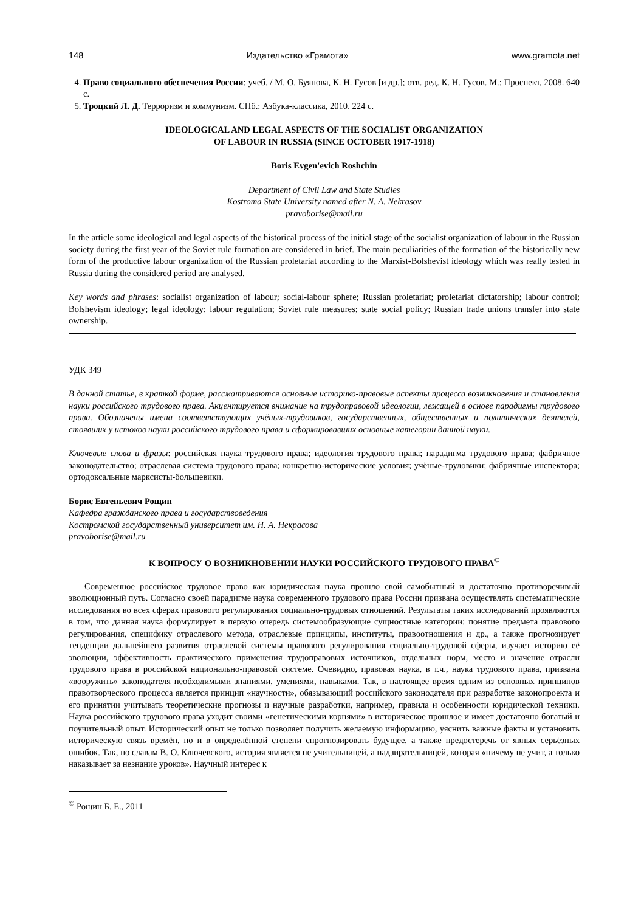148 Издательство «Грамота» www.gramota.net
4. Право социального обеспечения России: учеб. / М. О. Буянова, К. Н. Гусов [и др.]; отв. ред. К. Н. Гусов. М.: Проспект, 2008. 640 с.
5. Троцкий Л. Д. Терроризм и коммунизм. СПб.: Азбука-классика, 2010. 224 с.
IDEOLOGICAL AND LEGAL ASPECTS OF THE SOCIALIST ORGANIZATION
OF LABOUR IN RUSSIA (SINCE OCTOBER 1917-1918)
Boris Evgen'evich Roshchin
Department of Civil Law and State Studies
Kostroma State University named after N. A. Nekrasov
pravoborise@mail.ru
In the article some ideological and legal aspects of the historical process of the initial stage of the socialist organization of labour in the Russian society during the first year of the Soviet rule formation are considered in brief. The main peculiarities of the formation of the historically new form of the productive labour organization of the Russian proletariat according to the Marxist-Bolshevist ideology which was really tested in Russia during the considered period are analysed.
Key words and phrases: socialist organization of labour; social-labour sphere; Russian proletariat; proletariat dictatorship; labour control; Bolshevism ideology; legal ideology; labour regulation; Soviet rule measures; state social policy; Russian trade unions transfer into state ownership.
УДК 349
В данной статье, в краткой форме, рассматриваются основные историко-правовые аспекты процесса возникновения и становления науки российского трудового права. Акцентируется внимание на трудоправовой идеологии, лежащей в основе парадигмы трудового права. Обозначены имена соответствующих учёных-трудовиков, государственных, общественных и политических деятелей, стоявших у истоков науки российского трудового права и сформировавших основные категории данной науки.
Ключевые слова и фразы: российская наука трудового права; идеология трудового права; парадигма трудового права; фабричное законодательство; отраслевая система трудового права; конкретно-исторические условия; учёные-трудовики; фабричные инспектора; ортодоксальные марксисты-большевики.
Борис Евгеньевич Рощин
Кафедра гражданского права и государствоведения
Костромской государственный университет им. Н. А. Некрасова
pravoborise@mail.ru
К ВОПРОСУ О ВОЗНИКНОВЕНИИ НАУКИ РОССИЙСКОГО ТРУДОВОГО ПРАВА<sup>©</sup>
Современное российское трудовое право как юридическая наука прошло свой самобытный и достаточно противоречивый эволюционный путь. Согласно своей парадигме наука современного трудового права России призвана осуществлять систематические исследования во всех сферах правового регулирования социально-трудовых отношений. Результаты таких исследований проявляются в том, что данная наука формулирует в первую очередь системообразующие сущностные категории: понятие предмета правового регулирования, специфику отраслевого метода, отраслевые принципы, институты, правоотношения и др., а также прогнозирует тенденции дальнейшего развития отраслевой системы правового регулирования социально-трудовой сферы, изучает историю её эволюции, эффективность практического применения трудоправовых источников, отдельных норм, место и значение отрасли трудового права в российской национально-правовой системе. Очевидно, правовая наука, в т.ч., наука трудового права, призвана «вооружить» законодателя необходимыми знаниями, умениями, навыками. Так, в настоящее время одним из основных принципов правотворческого процесса является принцип «научности», обязывающий российского законодателя при разработке законопроекта и его принятии учитывать теоретические прогнозы и научные разработки, например, правила и особенности юридической техники. Наука российского трудового права уходит своими «генетическими корнями» в историческое прошлое и имеет достаточно богатый и поучительный опыт. Исторический опыт не только позволяет получить желаемую информацию, уяснить важные факты и установить историческую связь времён, но и в определённой степени спрогнозировать будущее, а также предостеречь от явных серьёзных ошибок. Так, по славам В. О. Ключевского, история является не учительницей, а надзирательницей, которая «ничему не учит, а только наказывает за незнание уроков». Научный интерес к
<sup>©</sup> Рощин Б. Е., 2011